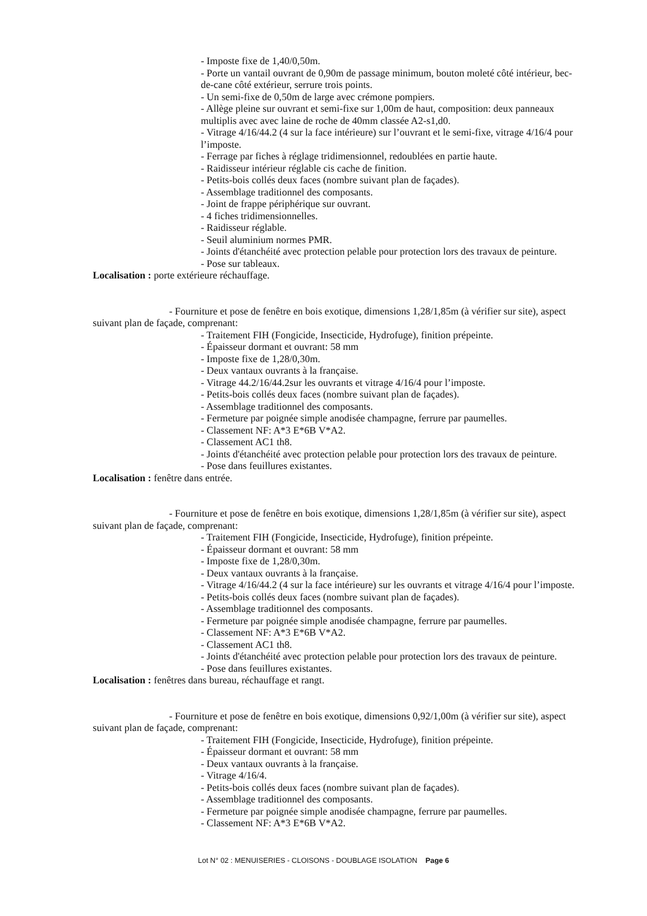- Imposte fixe de 1,40/0,50m.
- Porte un vantail ouvrant de 0,90m de passage minimum, bouton moleté côté intérieur, bec-de-cane côté extérieur, serrure trois points.
- Un semi-fixe de 0,50m de large avec crémone pompiers.
- Allège pleine sur ouvrant et semi-fixe sur 1,00m de haut, composition: deux panneaux multiplis avec avec laine de roche de 40mm classée A2-s1,d0.
- Vitrage 4/16/44.2 (4 sur la face intérieure) sur l’ouvrant et le semi-fixe, vitrage 4/16/4 pour l’imposte.
- Ferrage par fiches à réglage tridimensionnel, redoublées en partie haute.
- Raidisseur intérieur réglable cis cache de finition.
- Petits-bois collés deux faces (nombre suivant plan de façades).
- Assemblage traditionnel des composants.
- Joint de frappe périphérique sur ouvrant.
- 4 fiches tridimensionnelles.
- Raidisseur réglable.
- Seuil aluminium normes PMR.
- Joints d'étanchéité avec protection pelable pour protection lors des travaux de peinture.
- Pose sur tableaux.
Localisation : porte extérieure réchauffage.
- Fourniture et pose de fenêtre en bois exotique, dimensions 1,28/1,85m (à vérifier sur site), aspect suivant plan de façade, comprenant:
- Traitement FIH (Fongicide, Insecticide, Hydrofuge), finition prépeinte.
- Épaisseur dormant et ouvrant: 58 mm
- Imposte fixe de 1,28/0,30m.
- Deux vantaux ouvrants à la française.
- Vitrage 44.2/16/44.2sur les ouvrants et vitrage 4/16/4 pour l’imposte.
- Petits-bois collés deux faces (nombre suivant plan de façades).
- Assemblage traditionnel des composants.
- Fermeture par poignée simple anodisée champagne, ferrure par paumelles.
- Classement NF: A*3 E*6B V*A2.
- Classement AC1 th8.
- Joints d'étanchéité avec protection pelable pour protection lors des travaux de peinture.
- Pose dans feuillures existantes.
Localisation : fenêtre dans entrée.
- Fourniture et pose de fenêtre en bois exotique, dimensions 1,28/1,85m (à vérifier sur site), aspect suivant plan de façade, comprenant:
- Traitement FIH (Fongicide, Insecticide, Hydrofuge), finition prépeinte.
- Épaisseur dormant et ouvrant: 58 mm
- Imposte fixe de 1,28/0,30m.
- Deux vantaux ouvrants à la française.
- Vitrage 4/16/44.2 (4 sur la face intérieure) sur les ouvrants et vitrage 4/16/4 pour l’imposte.
- Petits-bois collés deux faces (nombre suivant plan de façades).
- Assemblage traditionnel des composants.
- Fermeture par poignée simple anodisée champagne, ferrure par paumelles.
- Classement NF: A*3 E*6B V*A2.
- Classement AC1 th8.
- Joints d'étanchéité avec protection pelable pour protection lors des travaux de peinture.
- Pose dans feuillures existantes.
Localisation : fenêtres dans bureau, réchauffage et rangt.
- Fourniture et pose de fenêtre en bois exotique, dimensions 0,92/1,00m (à vérifier sur site), aspect suivant plan de façade, comprenant:
- Traitement FIH (Fongicide, Insecticide, Hydrofuge), finition prépeinte.
- Épaisseur dormant et ouvrant: 58 mm
- Deux vantaux ouvrants à la française.
- Vitrage 4/16/4.
- Petits-bois collés deux faces (nombre suivant plan de façades).
- Assemblage traditionnel des composants.
- Fermeture par poignée simple anodisée champagne, ferrure par paumelles.
- Classement NF: A*3 E*6B V*A2.
Lot N° 02 : MENUISERIES - CLOISONS - DOUBLAGE ISOLATION Page 6